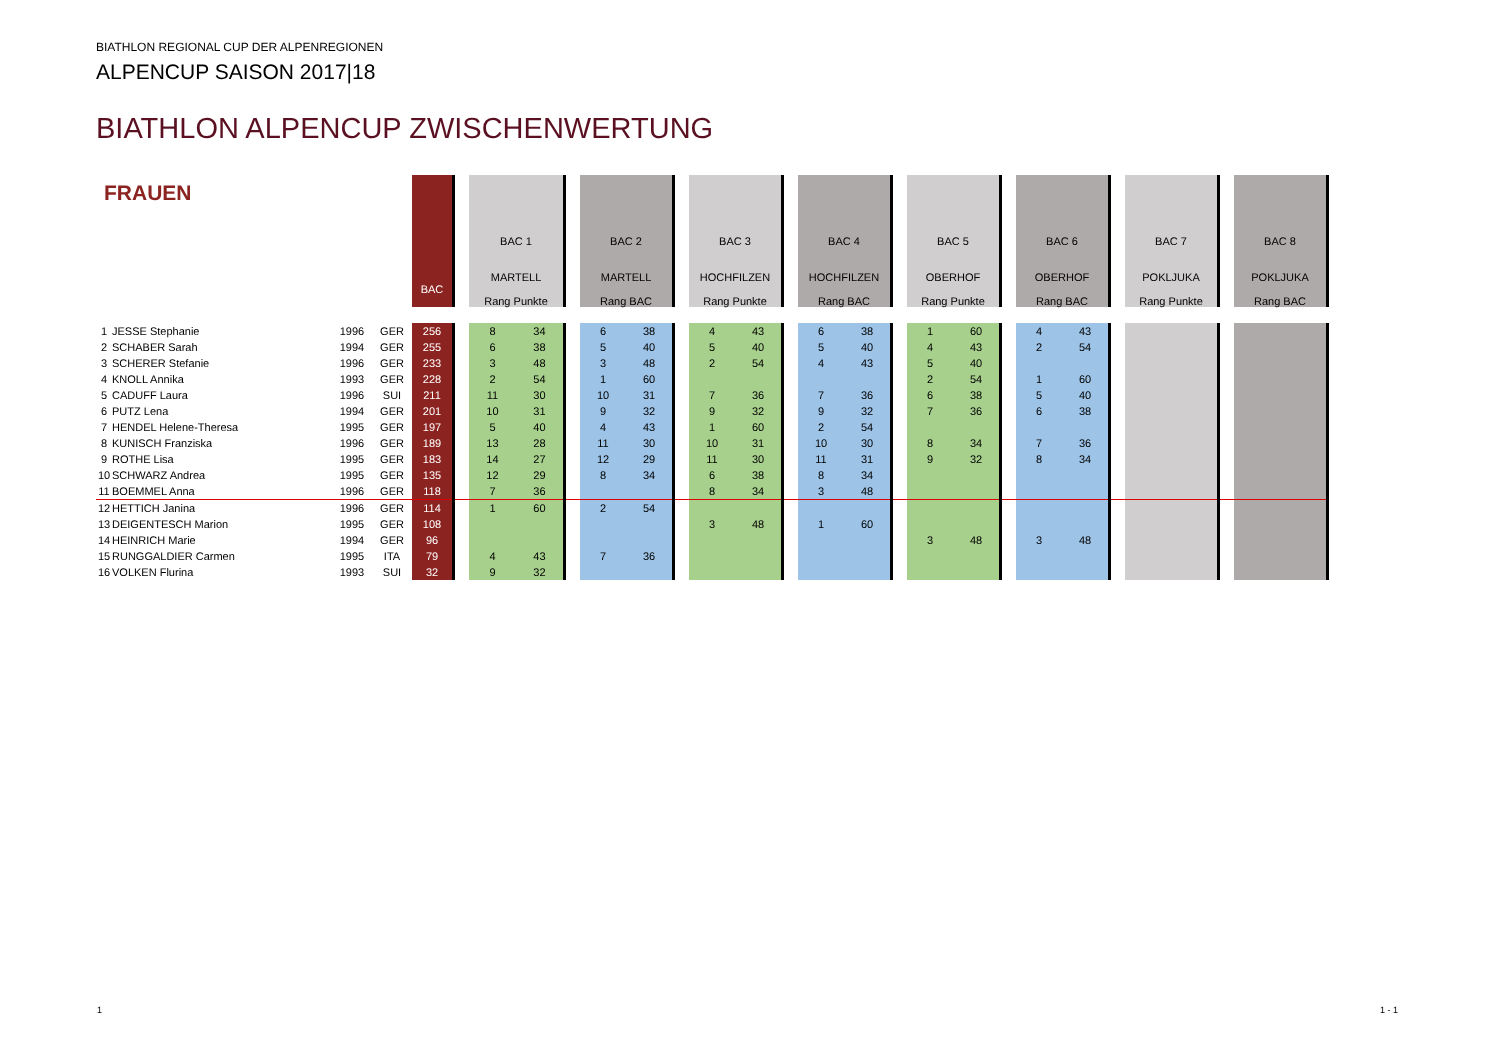BIATHLON REGIONAL CUP DER ALPENREGIONEN
ALPENCUP SAISON 2017|18
BIATHLON ALPENCUP ZWISCHENWERTUNG
| FRAUEN | | | | BAC | | BAC 1 MARTELL Rang Punkte | | | BAC 2 MARTELL Rang BAC | | | BAC 3 HOCHFILZEN Rang Punkte | | | BAC 4 HOCHFILZEN Rang BAC | | | BAC 5 OBERHOF Rang Punkte | | | BAC 6 OBERHOF Rang BAC | | | BAC 7 POKLJUKA Rang Punkte | | | BAC 8 POKLJUKA Rang BAC | |
| --- | --- | --- | --- | --- | --- | --- | --- | --- | --- | --- | --- | --- | --- | --- | --- | --- | --- | --- | --- | --- | --- | --- | --- | --- | --- | --- | --- | --- |
| 1 | JESSE Stephanie | 1996 | GER | 256 | | 8 | 34 | | 6 | 38 | | 4 | 43 | | 6 | 38 | | 1 | 60 | | 4 | 43 | | | | | | |
| 2 | SCHABER Sarah | 1994 | GER | 255 | | 6 | 38 | | 5 | 40 | | 5 | 40 | | 5 | 40 | | 4 | 43 | | 2 | 54 | | | | | | |
| 3 | SCHERER Stefanie | 1996 | GER | 233 | | 3 | 48 | | 3 | 48 | | 2 | 54 | | 4 | 43 | | 5 | 40 | | | | | | | | | |
| 4 | KNOLL Annika | 1993 | GER | 228 | | 2 | 54 | | 1 | 60 | | | | | | | | 2 | 54 | | 1 | 60 | | | | | | |
| 5 | CADUFF Laura | 1996 | SUI | 211 | | 11 | 30 | | 10 | 31 | | 7 | 36 | | 7 | 36 | | 6 | 38 | | 5 | 40 | | | | | | |
| 6 | PUTZ Lena | 1994 | GER | 201 | | 10 | 31 | | 9 | 32 | | 9 | 32 | | 9 | 32 | | 7 | 36 | | 6 | 38 | | | | | | |
| 7 | HENDEL Helene-Theresa | 1995 | GER | 197 | | 5 | 40 | | 4 | 43 | | 1 | 60 | | 2 | 54 | | | | | | | | | | | | |
| 8 | KUNISCH Franziska | 1996 | GER | 189 | | 13 | 28 | | 11 | 30 | | 10 | 31 | | 10 | 30 | | 8 | 34 | | 7 | 36 | | | | | | |
| 9 | ROTHE Lisa | 1995 | GER | 183 | | 14 | 27 | | 12 | 29 | | 11 | 30 | | 11 | 31 | | 9 | 32 | | 8 | 34 | | | | | | |
| 10 | SCHWARZ Andrea | 1995 | GER | 135 | | 12 | 29 | | 8 | 34 | | 6 | 38 | | 8 | 34 | | | | | | | | | | | | |
| 11 | BOEMMEL Anna | 1996 | GER | 118 | | 7 | 36 | | | | | 8 | 34 | | 3 | 48 | | | | | | | | | | | | |
| 12 | HETTICH Janina | 1996 | GER | 114 | | 1 | 60 | | 2 | 54 | | | | | | | | | | | | | | | | | | |
| 13 | DEIGENTESCH Marion | 1995 | GER | 108 | | | | | | | | 3 | 48 | | 1 | 60 | | | | | | | | | | | | |
| 14 | HEINRICH Marie | 1994 | GER | 96 | | | | | | | | | | | | | | 3 | 48 | | 3 | 48 | | | | | | |
| 15 | RUNGGALDIER Carmen | 1995 | ITA | 79 | | 4 | 43 | | 7 | 36 | | | | | | | | | | | | | | | | | | |
| 16 | VOLKEN Flurina | 1993 | SUI | 32 | | 9 | 32 | | | | | | | | | | | | | | | | | | | | | |
1 1 - 1